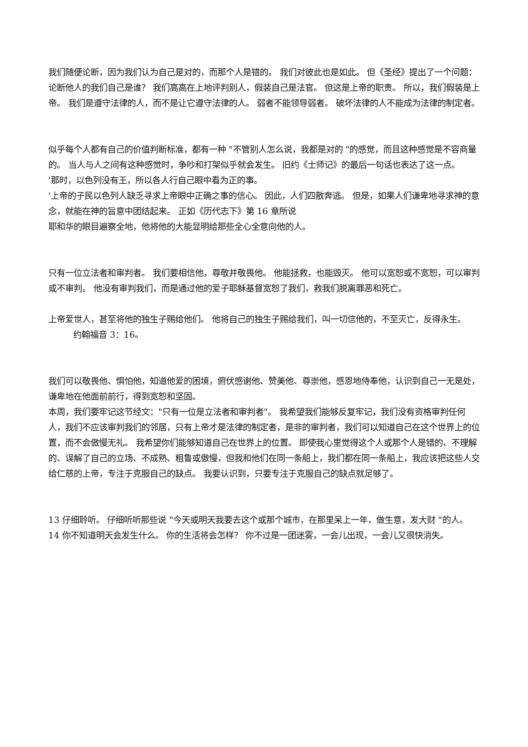我们随便论断，因为我们认为自己是对的，而那个人是错的。 我们对彼此也是如此。 但《圣经》提出了一个问题：论断他人的我们自己是谁？ 我们高高在上地评判别人，假装自己是法官。 但这是上帝的职责。 所以，我们假装是上帝。 我们是遵守法律的人，而不是让它遵守法律的人。 弱者不能领导弱者。 破坏法律的人不能成为法律的制定者。
似乎每个人都有自己的价值判断标准，都有一种 "不管别人怎么说，我都是对的 "的感觉，而且这种感觉是不容商量的。 当人与人之间有这种感觉时，争吵和打架似乎就会发生。 旧约《士师记》的最后一句话也表达了这一点。
'那时，以色列没有王，所以各人行自己眼中看为正的事。
'上帝的子民以色列人缺乏寻求上帝眼中正确之事的信心。 因此，人们四散奔逃。 但是，如果人们谦卑地寻求神的意念，就能在神的旨意中团结起来。 正如《历代志下》第 16 章所说
耶和华的眼目遍察全地，他将他的大能显明给那些全心全意向他的人。
只有一位立法者和审判者。 我们要相信他，尊敬并敬畏他。 他能拯救，也能毁灭。 他可以宽恕或不宽恕，可以审判或不审判。 他没有审判我们，而是通过他的爱子耶稣基督宽恕了我们，救我们脱离罪恶和死亡。
上帝爱世人，甚至将他的独生子赐给他们。 他将自己的独生子赐给我们，叫一切信他的，不至灭亡，反得永生。 约翰福音 3：16。
我们可以敬畏他、惧怕他，知道他爱的困境，俯伏感谢他、赞美他、尊崇他，感恩地侍奉他，认识到自己一无是处，谦卑地在他面前前行，得到宽恕和坚固。
本周，我们要牢记这节经文："只有一位是立法者和审判者"。 我希望我们能够反复牢记，我们没有资格审判任何人，我们不应该审判我们的邻居，只有上帝才是法律的制定者，是非的审判者，我们可以知道自己在这个世界上的位置，而不会傲慢无礼。 我希望你们能够知道自己在世界上的位置。 即使我心里觉得这个人或那个人是错的、不理解的、误解了自己的立场、不成熟、粗鲁或傲慢，但我和他们在同一条船上，我们都在同一条船上，我应该把这些人交给仁慈的上帝，专注于克服自己的缺点。 我要认识到，只要专注于克服自己的缺点就足够了。
13 仔细聆听。 仔细听听那些说 "今天或明天我要去这个或那个城市，在那里呆上一年，做生意，发大财 "的人。
14 你不知道明天会发生什么。 你的生活将会怎样？ 你不过是一团迷雾，一会儿出现，一会儿又很快消失。